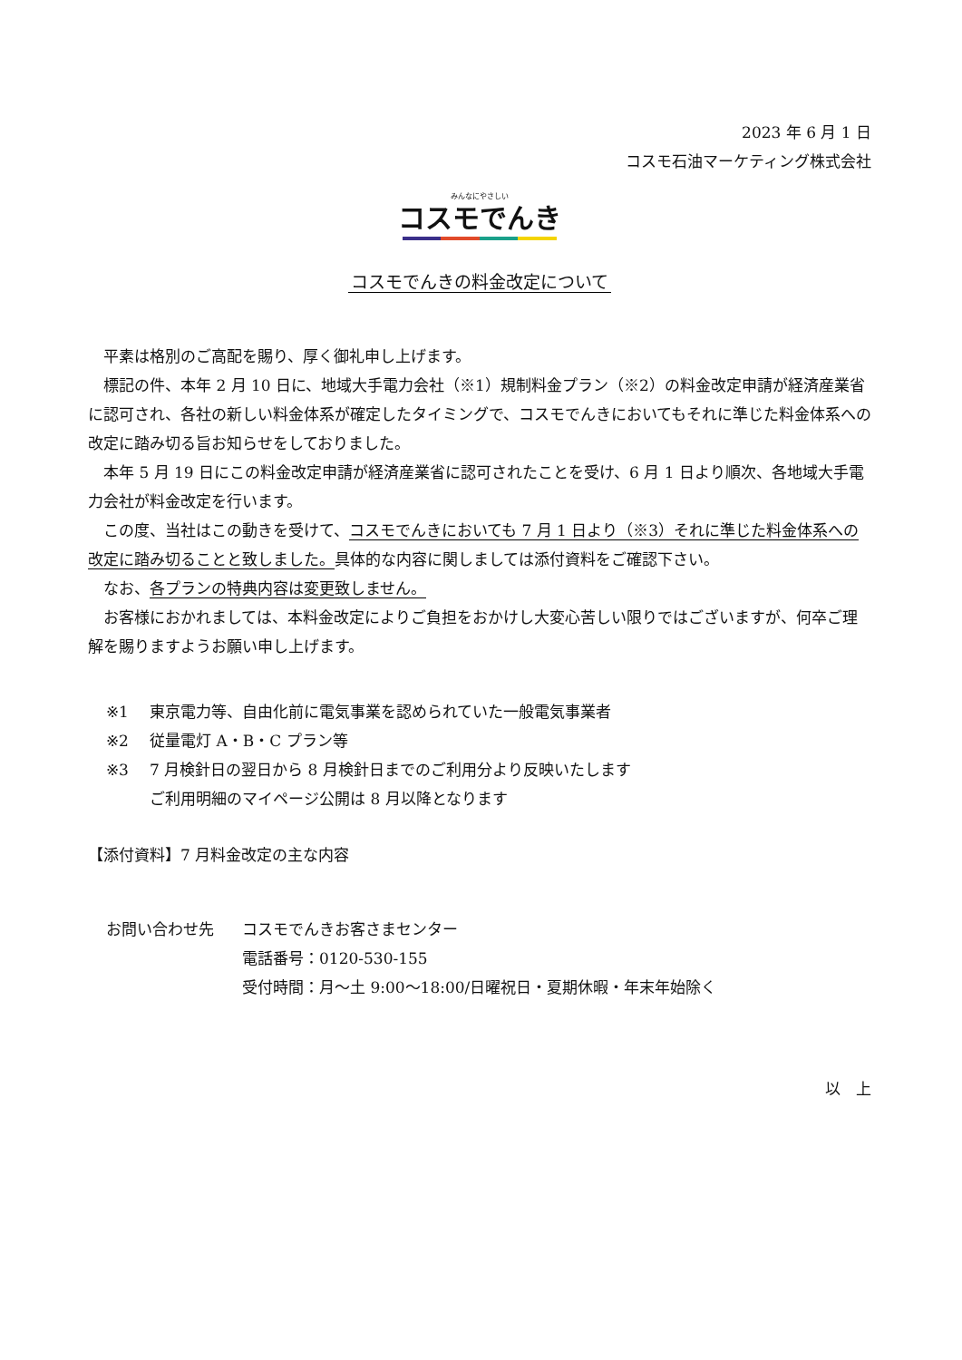2023 年 6 月 1 日
コスモ石油マーケティング株式会社
みんなにやさしい
コスモでんき
コスモでんきの料金改定について
平素は格別のご高配を賜り、厚く御礼申し上げます。
標記の件、本年 2 月 10 日に、地域大手電力会社（※1）規制料金プラン（※2）の料金改定申請が経済産業省に認可され、各社の新しい料金体系が確定したタイミングで、コスモでんきにおいてもそれに準じた料金体系への改定に踏み切る旨お知らせをしておりました。
本年 5 月 19 日にこの料金改定申請が経済産業省に認可されたことを受け、6 月 1 日より順次、各地域大手電力会社が料金改定を行います。
この度、当社はこの動きを受けて、コスモでんきにおいても 7 月 1 日より（※3）それに準じた料金体系への改定に踏み切ることと致しました。具体的な内容に関しましては添付資料をご確認下さい。
なお、各プランの特典内容は変更致しません。
お客様におかれましては、本料金改定によりご負担をおかけし大変心苦しい限りではございますが、何卒ご理解を賜りますようお願い申し上げます。
※1 東京電力等、自由化前に電気事業を認められていた一般電気事業者
※2 従量電灯 A・B・C プラン等
※3 7 月検針日の翌日から 8 月検針日までのご利用分より反映いたします
ご利用明細のマイページ公開は 8 月以降となります
【添付資料】7 月料金改定の主な内容
お問い合わせ先 コスモでんきお客さまセンター
電話番号：0120-530-155
受付時間：月～土 9:00～18:00/日曜祝日・夏期休暇・年末年始除く
以　上